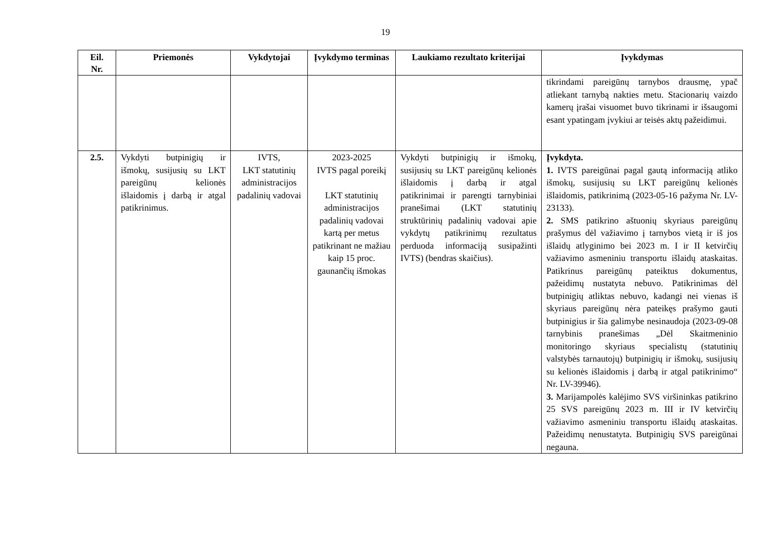19
| Eil. Nr. | Priemonės | Vykdytojai | Įvykdymo terminas | Laukiamo rezultato kriterijai | Įvykdymas |
| --- | --- | --- | --- | --- | --- |
| | | | | | tikrindami pareigūnų tarnybos drausmę, ypač atliekant tarnybą nakties metu. Stacionarių vaizdo kamerų įrašai visuomet buvo tikrinami ir išsaugomi esant ypatingam įvykiui ar teisės aktų pažeidimui. |
| 2.5. | Vykdyti butpinigių ir išmokų, susijusių su LKT pareigūnų kelionės išlaidomis į darbą ir atgal patikrinimus. | IVTS, LKT statutinių administracijos padalinių vadovai | 2023-2025 IVTS pagal poreikį LKT statutinių administracijos padalinių vadovai kartą per metus patikrinant ne mažiau kaip 15 proc. gaunančių išmokas | Vykdyti butpinigių ir išmokų, susijusių su LKT pareigūnų kelionės išlaidomis į darbą ir atgal patikrinimai ir parengti tarnybiniai pranešimai (LKT statutinių struktūrinių padalinių vadovai apie vykdytų patikrinimų rezultatus perduoda informaciją susipažinti IVTS) (bendras skaičius). | Įvykdyta. 1. IVTS pareigūnai pagal gautą informaciją atliko išmokų, susijusių su LKT pareigūnų kelionės išlaidomis, patikrinimą (2023-05-16 pažyma Nr. LV-23133). 2. SMS patikrino aštuonių skyriaus pareigūnų prašymus dėl važiavimo į tarnybos vietą ir iš jos išlaidų atlyginimo bei 2023 m. I ir II ketvirčių važiavimo asmeniniu transportu išlaidų ataskaitas. Patikrinus pareigūnų pateiktus dokumentus, pažeidimų nustatyta nebuvo. Patikrinimas dėl butpinigių atliktas nebuvo, kadangi nei vienas iš skyriaus pareigūnų nėra pateikęs prašymo gauti butpinigius ir šia galimybe nesinaudoja (2023-09-08 tarnybinis pranešimas „Dėl Skaitmeninio monitoringo skyriaus specialistų (statutinių valstybės tarnautojų) butpinigių ir išmokų, susijusių su kelionės išlaidomis į darbą ir atgal patikrinimo“ Nr. LV-39946). 3. Marijampolės kalėjimo SVS viršininkas patikrino 25 SVS pareigūnų 2023 m. III ir IV ketvirčių važiavimo asmeniniu transportu išlaidų ataskaitas. Pažeidimų nenustatyta. Butpinigių SVS pareigūnai negauna. |